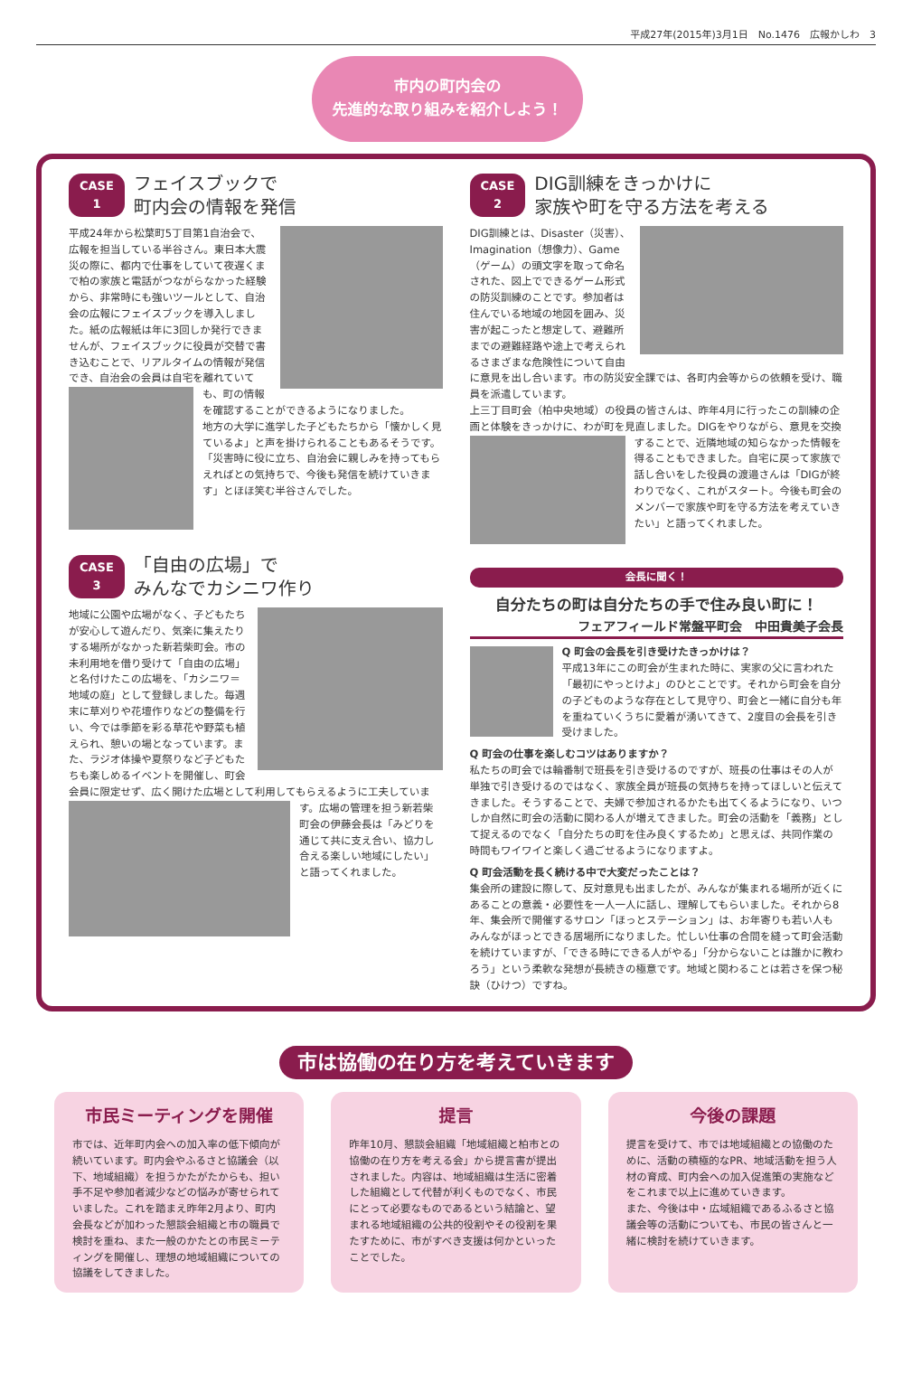平成27年(2015年)3月1日　No.1476　広報かしわ　3
市内の町内会の
先進的な取り組みを紹介しよう！
CASE
1
フェイスブックで
町内会の情報を発信
平成24年から松葉町5丁目第1自治会で、広報を担当している半谷さん。東日本大震災の際に、都内で仕事をしていて夜遅くまで柏の家族と電話がつながらなかった経験から、非常時にも強いツールとして、自治会の広報にフェイスブックを導入しました。紙の広報紙は年に3回しか発行できませんが、フェイスブックに役員が交替で書き込むことで、リアルタイムの情報が発信でき、自治会の会 員は自宅を離れていても、町の情報を確認することができるようになりました。
地方の大学に進学した子どもたちから「懐かしく見ているよ」と声を掛けられることもあるそうです。
「災害時に役に立ち、自治会に親しみを持ってもらえればとの気持ちで、今後も発信を続けていきます」とほほ笑む半谷さんでした。
CASE
3
「自由の広場」で
みんなでカシニワ作り
地域に公園や広場がなく、子どもたちが安心して遊んだり、気楽に集えたりする場所がなかった新若柴町会。市の未利用地を借り受けて「自由の広場」と名付けたこの広場を、「カシニワ＝地域の庭」として登録しました。毎週末に草刈りや花壇作りなどの整備を行い、今では季節を彩る草花や野菜も植えられ、憩いの場となっています。また、ラジオ体操や夏祭りなど子どもたちも楽しめるイベントを開催し、町会会員に限定せず、広く開けた広場として 利用してもらえるように工夫しています。広場の管理を担う新若柴町会の伊藤会長は「みどりを通じて共に支え合い、協力し合える楽しい地域にしたい」と語ってくれました。
CASE
2
DIG訓練をきっかけに
家族や町を守る方法を考える
DIG訓練とは、Disaster（災害）、Imagination（想像力）、Game（ゲーム）の頭文字を取って命名された、図上でできるゲーム形式の防災訓練のことです。参加者は住んでいる地域の地図を囲み、災害が起こったと想定して、避難所までの避難経路や途上で考えられるさまざまな危険性について自由に意見を出し合います。市の防災安全課では、各町内会等からの依頼を受け、職員を派遣しています。
上三丁目町会（柏中央地域）の役員の皆さんは、昨年4月に行ったこの訓練の企画と体験をきっかけに、わが町を見直しました。DIGをやりながら、 意見を交換することで、近隣地域の知らなかった情報を得ることもできました。自宅に戻って家族で話し合いをした役員の渡邉さんは「DIGが終わりでなく、これがスタート。今後も町会のメンバーで家族や町を守る方法を考えていきたい」と語ってくれました。
会長に聞く！
自分たちの町は自分たちの手で住み良い町に！
フェアフィールド常盤平町会　中田貴美子会長
Q 町会の会長を引き受けたきっかけは？
平成13年にこの町会が生まれた時に、実家の父に言われた「最初にやっとけよ」のひとことです。それから町会を自分の子どものような存在として見守り、町会と一緒に自分も年を重ねていくうちに愛着が湧いてきて、2度目の会長を引き受けました。
Q 町会の仕事を楽しむコツはありますか？
私たちの町会では輪番制で班長を引き受けるのですが、班長の仕事はその人が単独で引き受けるのではなく、家族全員が班長の気持ちを持ってほしいと伝えてきました。そうすることで、夫婦で参加されるかたも出てくるようになり、いつしか自然に町会の活動に関わる人が増えてきました。町会の活動を「義務」として捉えるのでなく「自分たちの町を住み良くするため」と思えば、共同作業の時間もワイワイと楽しく過ごせるようになりますよ。
Q 町会活動を長く続ける中で大変だったことは？
集会所の建設に際して、反対意見も出ましたが、みんなが集まれる場所が近くにあることの意義・必要性を一人一人に話し、理解してもらいました。それから8年、集会所で開催するサロン「ほっとステーション」は、お年寄りも若い人もみんながほっとできる居場所になりました。忙しい仕事の合間を縫って町会活動を続けていますが、「できる時にできる人がやる」「分からないことは誰かに教わろう」という柔軟な発想が長続きの極意です。地域と関わることは若さを保つ秘訣（ひけつ）ですね。
市は協働の在り方を考えていきます
市民ミーティングを開催
市では、近年町内会への加入率の低下傾向が続いています。町内会やふるさと協議会（以下、地域組織）を担うかたがたからも、担い手不足や参加者減少などの悩みが寄せられていました。これを踏まえ昨年2月より、町内会長などが加わった懇談会組織と市の職員で検討を重ね、また一般のかたとの市民ミーティングを開催し、理想の地域組織についての協議をしてきました。
提言
昨年10月、懇談会組織「地域組織と柏市との協働の在り方を考える会」から提言書が提出されました。内容は、地域組織は生活に密着した組織として代替が利くものでなく、市民にとって必要なものであるという結論と、望まれる地域組織の公共的役割やその役割を果たすために、市がすべき支援は何かといったことでした。
今後の課題
提言を受けて、市では地域組織との協働のために、活動の積極的なPR、地域活動を担う人材の育成、町内会への加入促進策の実施などをこれまで以上に進めていきます。
また、今後は中・広域組織であるふるさと協議会等の活動についても、市民の皆さんと一緒に検討を続けていきます。